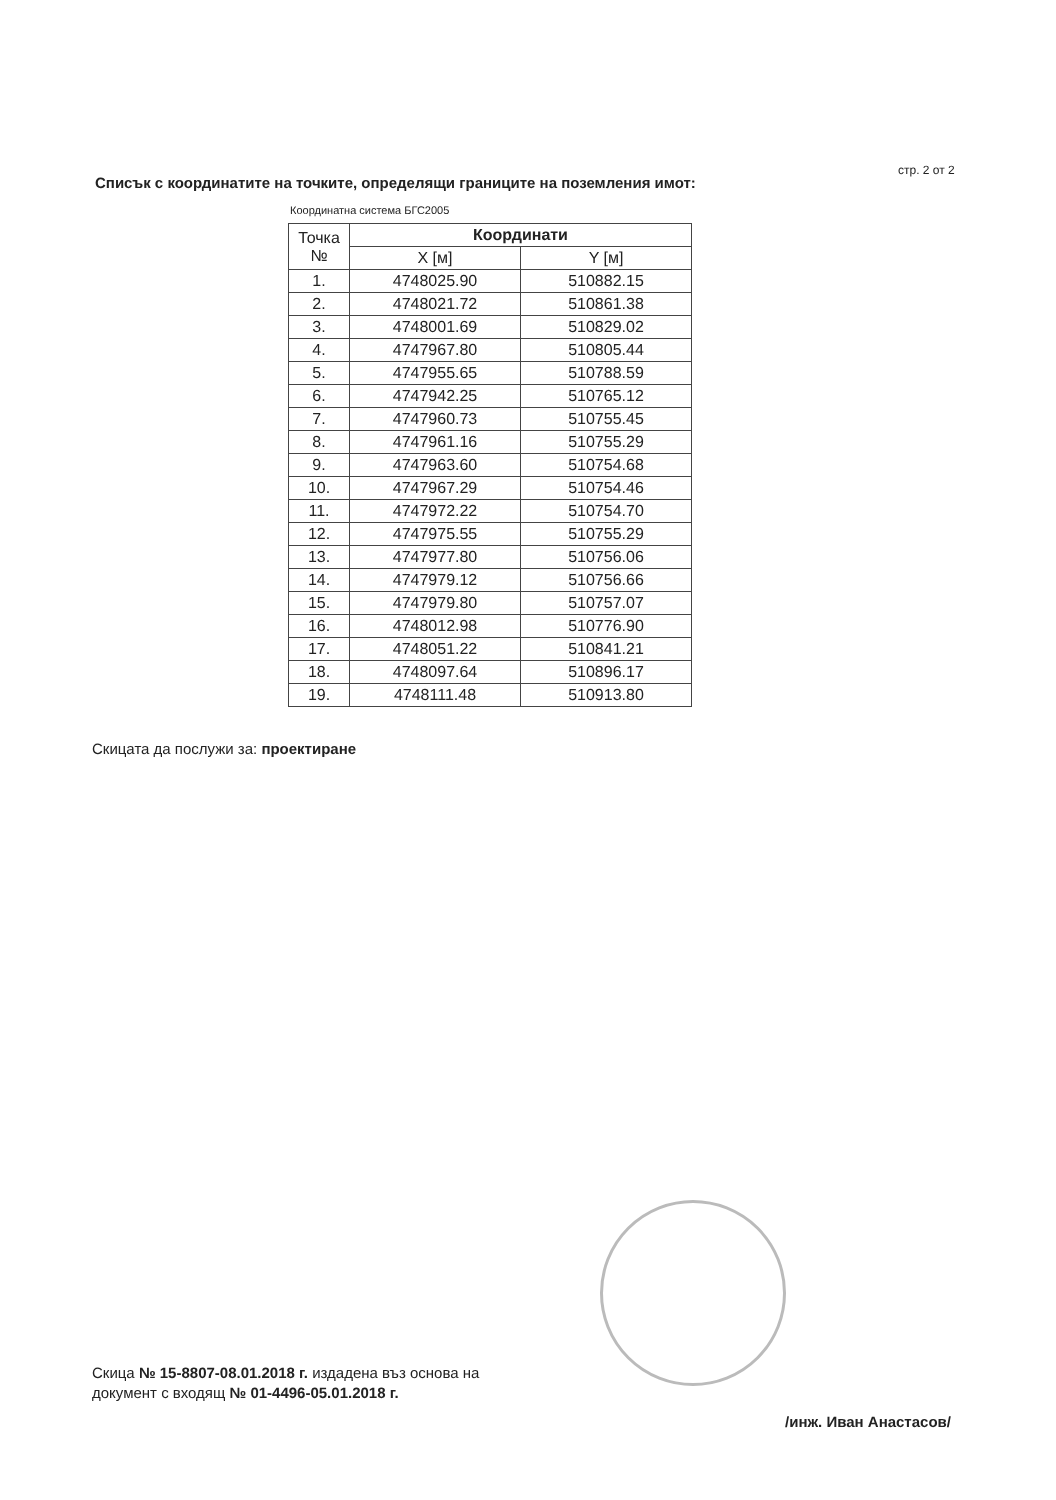стр. 2 от 2
Списък с координатите на точките, определящи границите на поземления имот:
Координатна система БГС2005
| Точка № | Координати | |
| --- | --- | --- |
| | X [м] | Y [м] |
| 1. | 4748025.90 | 510882.15 |
| 2. | 4748021.72 | 510861.38 |
| 3. | 4748001.69 | 510829.02 |
| 4. | 4747967.80 | 510805.44 |
| 5. | 4747955.65 | 510788.59 |
| 6. | 4747942.25 | 510765.12 |
| 7. | 4747960.73 | 510755.45 |
| 8. | 4747961.16 | 510755.29 |
| 9. | 4747963.60 | 510754.68 |
| 10. | 4747967.29 | 510754.46 |
| 11. | 4747972.22 | 510754.70 |
| 12. | 4747975.55 | 510755.29 |
| 13. | 4747977.80 | 510756.06 |
| 14. | 4747979.12 | 510756.66 |
| 15. | 4747979.80 | 510757.07 |
| 16. | 4748012.98 | 510776.90 |
| 17. | 4748051.22 | 510841.21 |
| 18. | 4748097.64 | 510896.17 |
| 19. | 4748111.48 | 510913.80 |
Скицата да послужи за: проектиране
Скица № 15-8807-08.01.2018 г. издадена въз основа на
документ с входящ № 01-4496-05.01.2018 г.
/инж. Иван Анастасов/